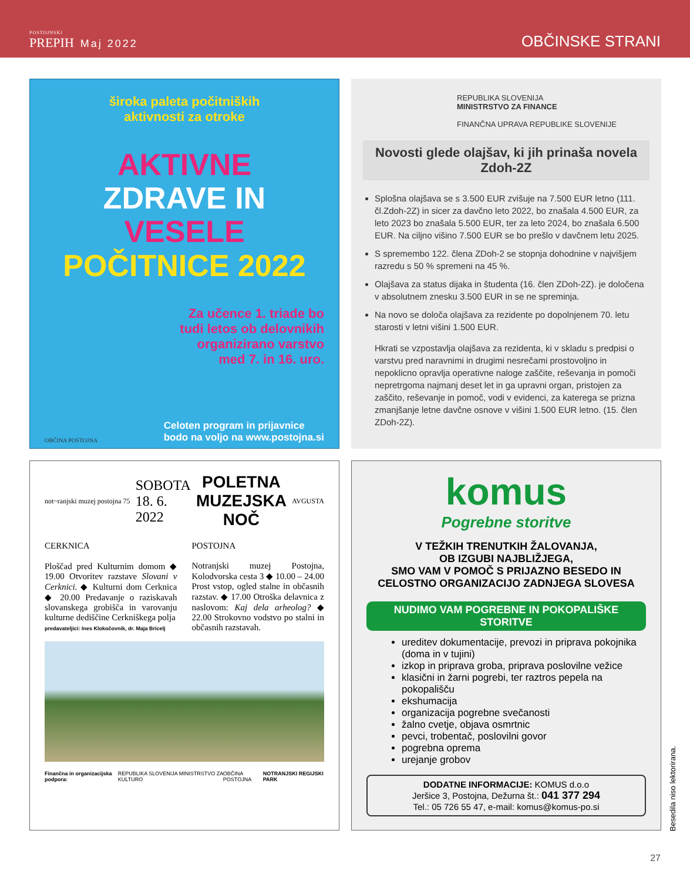POSTOJNSKI
PREPIH Maj 2022
OBČINSKE STRANI
široka paleta počitniških
aktivnosti za otroke
AKTIVNE
ZDRAVE IN
VESELE
POČITNICE 2022
Za učence 1. triade bo
tudi letos ob delovnikih
organizirano varstvo
med 7. in 16. uro.
OBČINA POSTOJNA Celoten program in prijavnice
bodo na voljo na www.postojna.si
REPUBLIKA SLOVENIJA
MINISTRSTVO ZA FINANCE
FINANČNA UPRAVA REPUBLIKE SLOVENIJE
Novosti glede olajšav, ki jih prinaša novela Zdoh-2Z
Splošna olajšava se s 3.500 EUR zvišuje na 7.500 EUR letno (111. čl.Zdoh-2Z) in sicer za davčno leto 2022, bo znašala 4.500 EUR, za leto 2023 bo znašala 5.500 EUR, ter za leto 2024, bo znašala 6.500 EUR. Na ciljno višino 7.500 EUR se bo prešlo v davčnem letu 2025.
S spremembo 122. člena ZDoh-2 se stopnja dohodnine v najvišjem razredu s 50 % spremeni na 45 %.
Olajšava za status dijaka in študenta (16. člen ZDoh-2Z). je določena v absolutnem znesku 3.500 EUR in se ne spreminja.
Na novo se določa olajšava za rezidente po dopolnjenem 70. letu starosti v letni višini 1.500 EUR.
Hkrati se vzpostavlja olajšava za rezidenta, ki v skladu s predpisi o varstvu pred naravnimi in drugimi nesrečami prostovoljno in nepoklicno opravlja operativne naloge zaščite, reševanja in pomoči nepretrgoma najmanj deset let in ga upravni organ, pristojen za zaščito, reševanje in pomoč, vodi v evidenci, za katerega se prizna zmanjšanje letne davčne osnove v višini 1.500 EUR letno. (15. člen ZDoh-2Z).
not~ranjski muzej postojna 75 SOBOTA
18. 6.
2022 POLETNA
MUZEJSKA
NOČ AVGUSTA
CERKNICA
Ploščad pred Kulturnim domom ◆ 19.00 Otvoritev razstave Slovani v Cerknici. ◆ Kulturni dom Cerknica ◆ 20.00 Predavanje o raziskavah slovanskega grobišča in varovanju kulturne dediščine Cerkniškega polja
predavateljici: Ines Klokočovnik, dr. Maja Bricelj
POSTOJNA
Notranjski muzej Postojna, Kolodvorska cesta 3 ◆ 10.00 – 24.00 Prost vstop, ogled stalne in občasnih razstav. ◆ 17.00 Otroška delavnica z naslovom: Kaj dela arheolog? ◆ 22.00 Strokovno vodstvo po stalni in občasnih razstavah.
Finančna in organizacijska podpora: REPUBLIKA SLOVENIJA MINISTRSTVO ZA KULTURO OBČINA POSTOJNA NOTRANJSKI REGIJSKI PARK
komus
Pogrebne storitve
V TEŽKIH TRENUTKIH ŽALOVANJA,
OB IZGUBI NAJBLIŽJEGA,
SMO VAM V POMOČ S PRIJAZNO BESEDO IN
CELOSTNO ORGANIZACIJO ZADNJEGA SLOVESA
NUDIMO VAM POGREBNE IN POKOPALIŠKE STORITVE
ureditev dokumentacije, prevozi in priprava pokojnika (doma in v tujini)
izkop in priprava groba, priprava poslovilne vežice
klasični in žarni pogrebi, ter raztros pepela na pokopališču
ekshumacija
organizacija pogrebne svečanosti
žalno cvetje, objava osmrtnic
pevci, trobentač, poslovilni govor
pogrebna oprema
urejanje grobov
DODATNE INFORMACIJE: KOMUS d.o.o
Jeršice 3, Postojna, Dežurna št.: 041 377 294
Tel.: 05 726 55 47, e-mail: komus@komus-po.si
Besedila niso lektorirana.
27